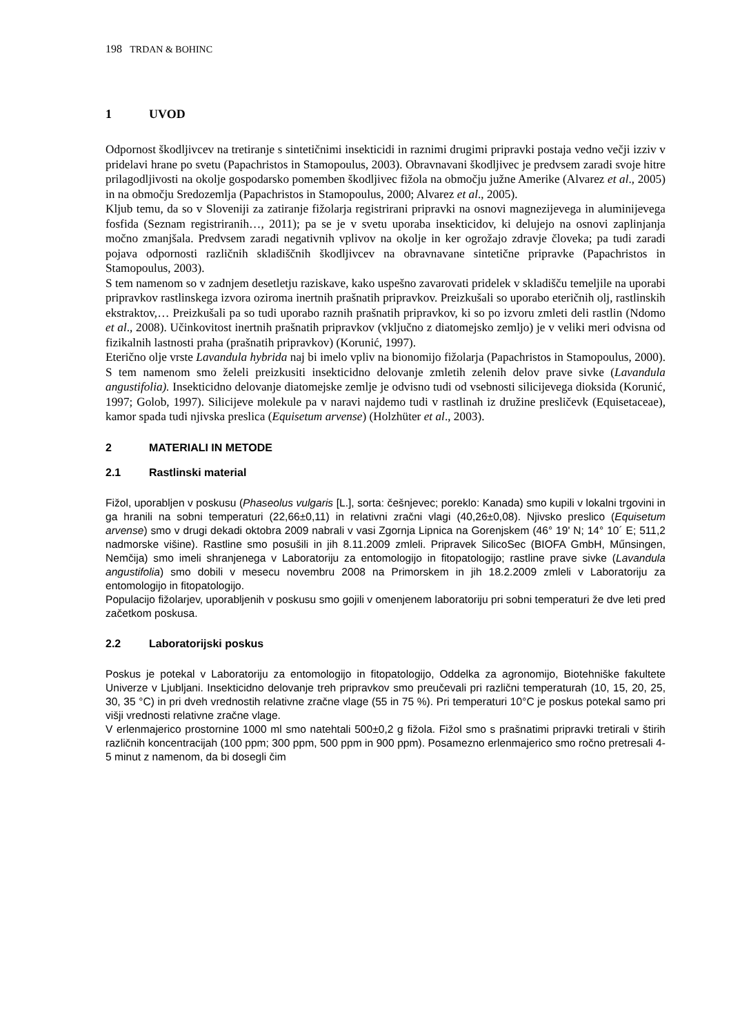198 TRDAN & BOHINC
1 UVOD
Odpornost škodljivcev na tretiranje s sintetičnimi insekticidi in raznimi drugimi pripravki postaja vedno večji izziv v pridelavi hrane po svetu (Papachristos in Stamopoulus, 2003). Obravnavani škodljivec je predvsem zaradi svoje hitre prilagodljivosti na okolje gospodarsko pomemben škodljivec fižola na območju južne Amerike (Alvarez et al., 2005) in na območju Sredozemlja (Papachristos in Stamopoulus, 2000; Alvarez et al., 2005).
Kljub temu, da so v Sloveniji za zatiranje fižolarja registrirani pripravki na osnovi magnezijevega in aluminijevega fosfida (Seznam registriranih…, 2011); pa se je v svetu uporaba insekticidov, ki delujejo na osnovi zaplinjanja močno zmanjšala. Predvsem zaradi negativnih vplivov na okolje in ker ogrožajo zdravje človeka; pa tudi zaradi pojava odpornosti različnih skladiščnih škodljivcev na obravnavane sintetične pripravke (Papachristos in Stamopoulus, 2003).
S tem namenom so v zadnjem desetletju raziskave, kako uspešno zavarovati pridelek v skladišču temeljile na uporabi pripravkov rastlinskega izvora oziroma inertnih prašnatih pripravkov. Preizkušali so uporabo eteričnih olj, rastlinskih ekstraktov,… Preizkušali pa so tudi uporabo raznih prašnatih pripravkov, ki so po izvoru zmleti deli rastlin (Ndomo et al., 2008). Učinkovitost inertnih prašnatih pripravkov (vključno z diatomejsko zemljo) je v veliki meri odvisna od fizikalnih lastnosti praha (prašnatih pripravkov) (Korunić, 1997).
Eterično olje vrste Lavandula hybrida naj bi imelo vpliv na bionomijo fižolarja (Papachristos in Stamopoulus, 2000). S tem namenom smo želeli preizkusiti insekticidno delovanje zmletih zelenih delov prave sivke (Lavandula angustifolia). Insekticidno delovanje diatomejske zemlje je odvisno tudi od vsebnosti silicijevega dioksida (Korunić, 1997; Golob, 1997). Silicijeve molekule pa v naravi najdemo tudi v rastlinah iz družine presličevk (Equisetaceae), kamor spada tudi njivska preslica (Equisetum arvense) (Holzhüter et al., 2003).
2 MATERIALI IN METODE
2.1 Rastlinski material
Fižol, uporabljen v poskusu (Phaseolus vulgaris [L.], sorta: češnjevec; poreklo: Kanada) smo kupili v lokalni trgovini in ga hranili na sobni temperaturi (22,66±0,11) in relativni zračni vlagi (40,26±0,08). Njivsko preslico (Equisetum arvense) smo v drugi dekadi oktobra 2009 nabrali v vasi Zgornja Lipnica na Gorenjskem (46° 19' N; 14° 10´ E; 511,2 nadmorske višine). Rastline smo posušili in jih 8.11.2009 zmleli. Pripravek SilicoSec (BIOFA GmbH, Műnsingen, Nemčija) smo imeli shranjenega v Laboratoriju za entomologijo in fitopatologijo; rastline prave sivke (Lavandula angustifolia) smo dobili v mesecu novembru 2008 na Primorskem in jih 18.2.2009 zmleli v Laboratoriju za entomologijo in fitopatologijo.
Populacijo fižolarjev, uporabljenih v poskusu smo gojili v omenjenem laboratoriju pri sobni temperaturi že dve leti pred začetkom poskusa.
2.2 Laboratorijski poskus
Poskus je potekal v Laboratoriju za entomologijo in fitopatologijo, Oddelka za agronomijo, Biotehniške fakultete Univerze v Ljubljani. Insekticidno delovanje treh pripravkov smo preučevali pri različni temperaturah (10, 15, 20, 25, 30, 35 °C) in pri dveh vrednostih relativne zračne vlage (55 in 75 %). Pri temperaturi 10°C je poskus potekal samo pri višji vrednosti relativne zračne vlage.
V erlenmajerico prostornine 1000 ml smo natehtali 500±0,2 g fižola. Fižol smo s prašnatimi pripravki tretirali v štirih različnih koncentracijah (100 ppm; 300 ppm, 500 ppm in 900 ppm). Posamezno erlenmajerico smo ročno pretresali 4-5 minut z namenom, da bi dosegli čim